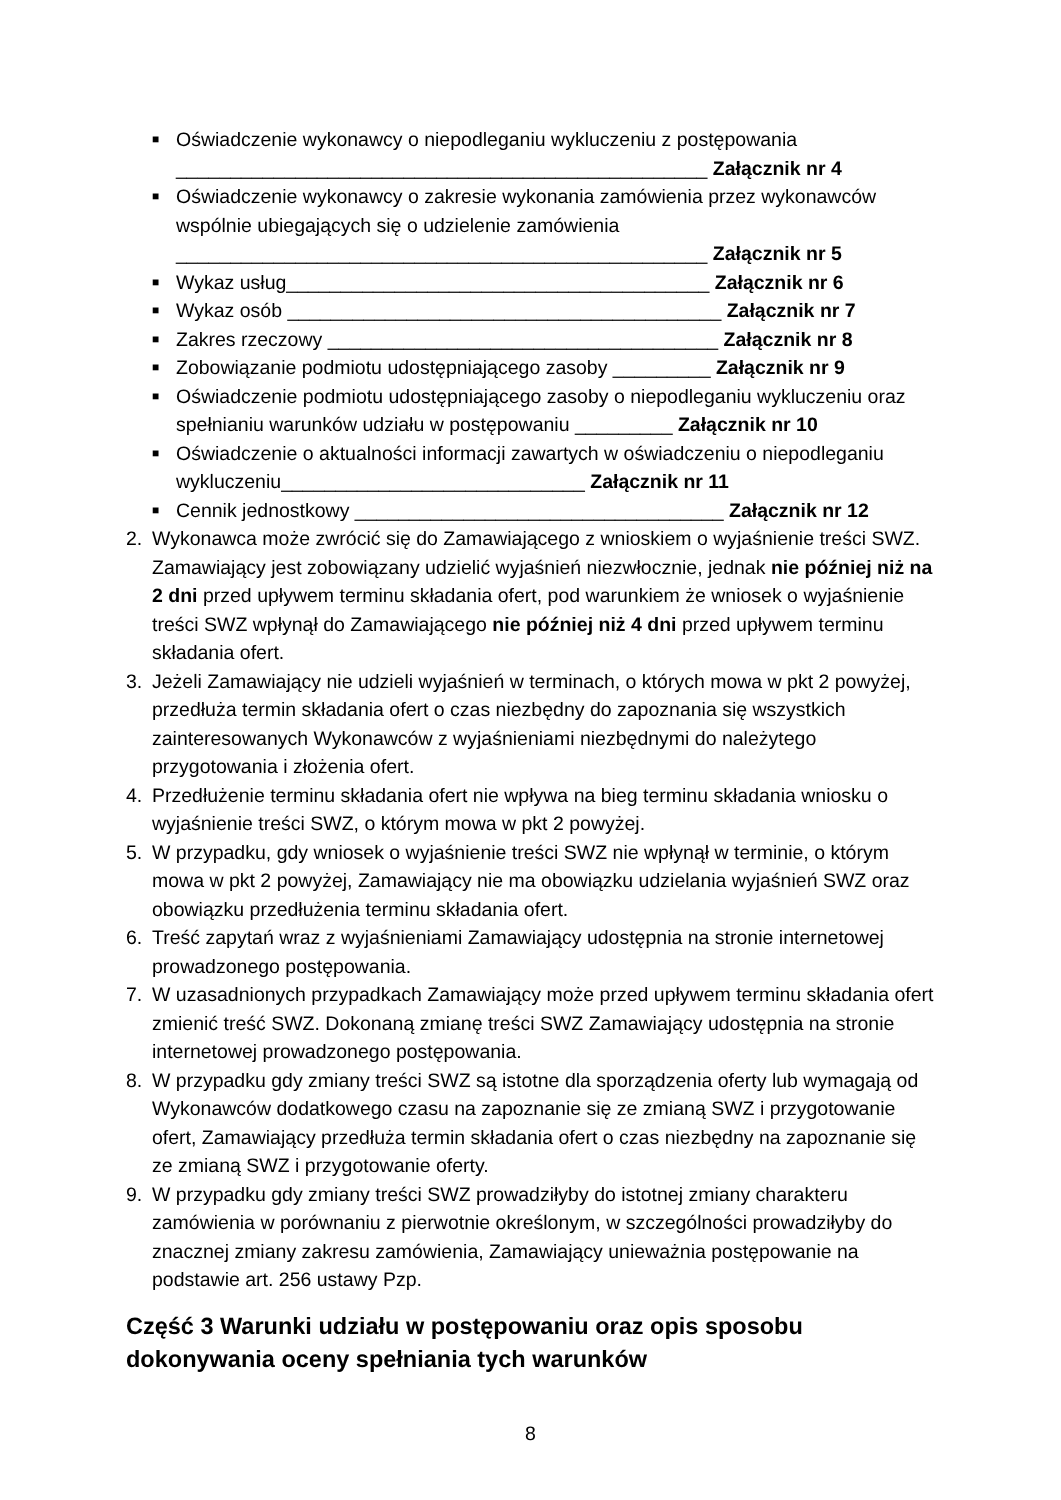■ Oświadczenie wykonawcy o niepodleganiu wykluczeniu z postępowania
_________________________________________________ Załącznik nr 4
■ Oświadczenie wykonawcy o zakresie wykonania zamówienia przez wykonawców wspólnie ubiegających się o udzielenie zamówienia
_________________________________________________ Załącznik nr 5
■ Wykaz usług_______________________________________ Załącznik nr 6
■ Wykaz osób ________________________________________ Załącznik nr 7
■ Zakres rzeczowy ____________________________________ Załącznik nr 8
■ Zobowiązanie podmiotu udostępniającego zasoby _________ Załącznik nr 9
■ Oświadczenie podmiotu udostępniającego zasoby o niepodleganiu wykluczeniu oraz spełnianiu warunków udziału w postępowaniu _________ Załącznik nr 10
■ Oświadczenie o aktualności informacji zawartych w oświadczeniu o niepodleganiu wykluczeniu____________________________ Załącznik nr 11
■ Cennik jednostkowy __________________________________ Załącznik nr 12
2. Wykonawca może zwrócić się do Zamawiającego z wnioskiem o wyjaśnienie treści SWZ. Zamawiający jest zobowiązany udzielić wyjaśnień niezwłocznie, jednak nie później niż na 2 dni przed upływem terminu składania ofert, pod warunkiem że wniosek o wyjaśnienie treści SWZ wpłynął do Zamawiającego nie później niż 4 dni przed upływem terminu składania ofert.
3. Jeżeli Zamawiający nie udzieli wyjaśnień w terminach, o których mowa w pkt 2 powyżej, przedłuża termin składania ofert o czas niezbędny do zapoznania się wszystkich zainteresowanych Wykonawców z wyjaśnieniami niezbędnymi do należytego przygotowania i złożenia ofert.
4. Przedłużenie terminu składania ofert nie wpływa na bieg terminu składania wniosku o wyjaśnienie treści SWZ, o którym mowa w pkt 2 powyżej.
5. W przypadku, gdy wniosek o wyjaśnienie treści SWZ nie wpłynął w terminie, o którym mowa w pkt 2 powyżej, Zamawiający nie ma obowiązku udzielania wyjaśnień SWZ oraz obowiązku przedłużenia terminu składania ofert.
6. Treść zapytań wraz z wyjaśnieniami Zamawiający udostępnia na stronie internetowej prowadzonego postępowania.
7. W uzasadnionych przypadkach Zamawiający może przed upływem terminu składania ofert zmienić treść SWZ. Dokonaną zmianę treści SWZ Zamawiający udostępnia na stronie internetowej prowadzonego postępowania.
8. W przypadku gdy zmiany treści SWZ są istotne dla sporządzenia oferty lub wymagają od Wykonawców dodatkowego czasu na zapoznanie się ze zmianą SWZ i przygotowanie ofert, Zamawiający przedłuża termin składania ofert o czas niezbędny na zapoznanie się ze zmianą SWZ i przygotowanie oferty.
9. W przypadku gdy zmiany treści SWZ prowadziłyby do istotnej zmiany charakteru zamówienia w porównaniu z pierwotnie określonym, w szczególności prowadziłyby do znacznej zmiany zakresu zamówienia, Zamawiający unieważnia postępowanie na podstawie art. 256 ustawy Pzp.
Część 3 Warunki udziału w postępowaniu oraz opis sposobu dokonywania oceny spełniania tych warunków
8